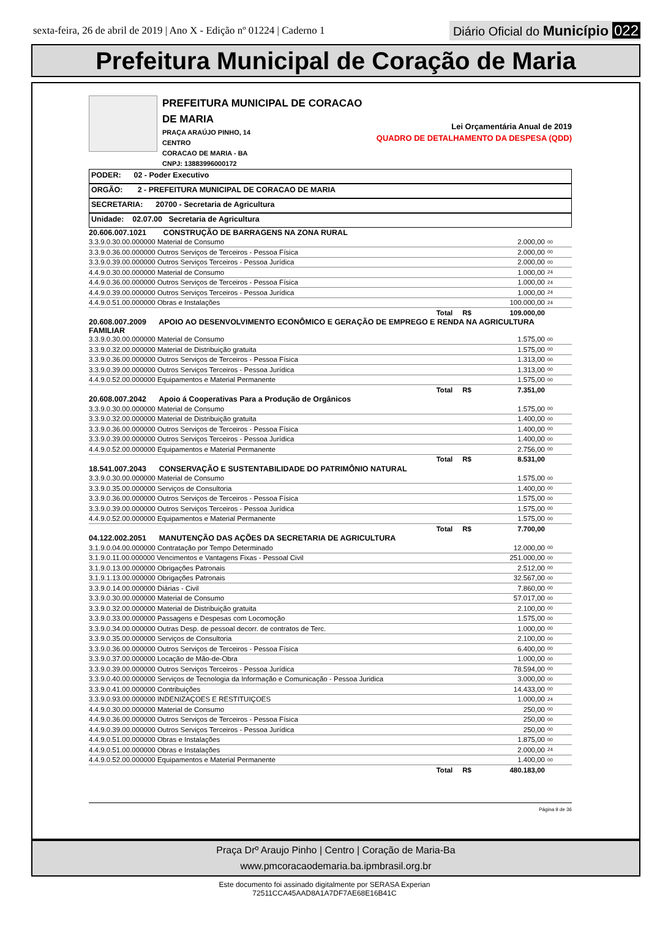sexta-feira, 26 de abril de 2019 | Ano X - Edição nº 01224 | Caderno 1
Diário Oficial do Município 022
Prefeitura Municipal de Coração de Maria
PREFEITURA MUNICIPAL DE CORACAO DE MARIA
PRAÇA ARAÚJO PINHO, 14
CENTRO
CORACAO DE MARIA - BA
CNPJ: 13883996000172
Lei Orçamentária Anual de 2019
QUADRO DE DETALHAMENTO DA DESPESA (QDD)
PODER: 02 - Poder Executivo
ORGÃO: 2 - PREFEITURA MUNICIPAL DE CORACAO DE MARIA
SECRETARIA: 20700 - Secretaria de Agricultura
Unidade: 02.07.00 Secretaria de Agricultura
| 20.606.007.1021 CONSTRUÇÃO DE BARRAGENS NA ZONA RURAL | | |
| 3.3.9.0.30.00.000000 Material de Consumo | 2.000,00 | 00 |
| 3.3.9.0.36.00.000000 Outros Serviços de Terceiros - Pessoa Física | 2.000,00 | 00 |
| 3.3.9.0.39.00.000000 Outros Serviços Terceiros - Pessoa Jurídica | 2.000,00 | 00 |
| 4.4.9.0.30.00.000000 Material de Consumo | 1.000,00 | 24 |
| 4.4.9.0.36.00.000000 Outros Serviços de Terceiros - Pessoa Física | 1.000,00 | 24 |
| 4.4.9.0.39.00.000000 Outros Serviços Terceiros - Pessoa Jurídica | 1.000,00 | 24 |
| 4.4.9.0.51.00.000000 Obras e Instalações | 100.000,00 | 24 |
| Total R$ | 109.000,00 | |
| 20.608.007.2009 APOIO AO DESENVOLVIMENTO ECONÔMICO E GERAÇÃO DE EMPREGO E RENDA NA AGRICULTURA FAMILIAR | | |
| 3.3.9.0.30.00.000000 Material de Consumo | 1.575,00 | 00 |
| 3.3.9.0.32.00.000000 Material de Distribuição gratuita | 1.575,00 | 00 |
| 3.3.9.0.36.00.000000 Outros Serviços de Terceiros - Pessoa Física | 1.313,00 | 00 |
| 3.3.9.0.39.00.000000 Outros Serviços Terceiros - Pessoa Jurídica | 1.313,00 | 00 |
| 4.4.9.0.52.00.000000 Equipamentos e Material Permanente | 1.575,00 | 00 |
| Total R$ | 7.351,00 | |
| 20.608.007.2042 Apoio á Cooperativas Para a Produção de Orgânicos | | |
| 3.3.9.0.30.00.000000 Material de Consumo | 1.575,00 | 00 |
| 3.3.9.0.32.00.000000 Material de Distribuição gratuita | 1.400,00 | 00 |
| 3.3.9.0.36.00.000000 Outros Serviços de Terceiros - Pessoa Física | 1.400,00 | 00 |
| 3.3.9.0.39.00.000000 Outros Serviços Terceiros - Pessoa Jurídica | 1.400,00 | 00 |
| 4.4.9.0.52.00.000000 Equipamentos e Material Permanente | 2.756,00 | 00 |
| Total R$ | 8.531,00 | |
| 18.541.007.2043 CONSERVAÇÃO E SUSTENTABILIDADE DO PATRIMÔNIO NATURAL | | |
| 3.3.9.0.30.00.000000 Material de Consumo | 1.575,00 | 00 |
| 3.3.9.0.35.00.000000 Serviços de Consultoria | 1.400,00 | 00 |
| 3.3.9.0.36.00.000000 Outros Serviços de Terceiros - Pessoa Física | 1.575,00 | 00 |
| 3.3.9.0.39.00.000000 Outros Serviços Terceiros - Pessoa Jurídica | 1.575,00 | 00 |
| 4.4.9.0.52.00.000000 Equipamentos e Material Permanente | 1.575,00 | 00 |
| Total R$ | 7.700,00 | |
| 04.122.002.2051 MANUTENÇÃO DAS AÇÕES DA SECRETARIA DE AGRICULTURA | | |
| 3.1.9.0.04.00.000000 Contratação por Tempo Determinado | 12.000,00 | 00 |
| 3.1.9.0.11.00.000000 Vencimentos e Vantagens Fixas - Pessoal Civil | 251.000,00 | 00 |
| 3.1.9.0.13.00.000000 Obrigações Patronais | 2.512,00 | 00 |
| 3.1.9.1.13.00.000000 Obrigações Patronais | 32.567,00 | 00 |
| 3.3.9.0.14.00.000000 Diárias - Civil | 7.860,00 | 00 |
| 3.3.9.0.30.00.000000 Material de Consumo | 57.017,00 | 00 |
| 3.3.9.0.32.00.000000 Material de Distribuição gratuita | 2.100,00 | 00 |
| 3.3.9.0.33.00.000000 Passagens e Despesas com Locomoção | 1.575,00 | 00 |
| 3.3.9.0.34.00.000000 Outras Desp. de pessoal decorr. de contratos de Terc. | 1.000,00 | 00 |
| 3.3.9.0.35.00.000000 Serviços de Consultoria | 2.100,00 | 00 |
| 3.3.9.0.36.00.000000 Outros Serviços de Terceiros - Pessoa Física | 6.400,00 | 00 |
| 3.3.9.0.37.00.000000 Locação de Mão-de-Obra | 1.000,00 | 00 |
| 3.3.9.0.39.00.000000 Outros Serviços Terceiros - Pessoa Jurídica | 78.594,00 | 00 |
| 3.3.9.0.40.00.000000 Serviços de Tecnologia da Informação e Comunicação - Pessoa Juridica | 3.000,00 | 00 |
| 3.3.9.0.41.00.000000 Contribuições | 14.433,00 | 00 |
| 3.3.9.0.93.00.000000 INDENIZAÇOES E RESTITUIÇOES | 1.000,00 | 24 |
| 4.4.9.0.30.00.000000 Material de Consumo | 250,00 | 00 |
| 4.4.9.0.36.00.000000 Outros Serviços de Terceiros - Pessoa Física | 250,00 | 00 |
| 4.4.9.0.39.00.000000 Outros Serviços Terceiros - Pessoa Jurídica | 250,00 | 00 |
| 4.4.9.0.51.00.000000 Obras e Instalações | 1.875,00 | 00 |
| 4.4.9.0.51.00.000000 Obras e Instalações | 2.000,00 | 24 |
| 4.4.9.0.52.00.000000 Equipamentos e Material Permanente | 1.400,00 | 00 |
| Total R$ | 480.183,00 | |
Página 9 de 36
Praça Drº Araujo Pinho | Centro | Coração de Maria-Ba
www.pmcoracaodemaria.ba.ipmbrasil.org.br
Este documento foi assinado digitalmente por SERASA Experian
72511CCA45AAD8A1A7DF7AE68E16B41C